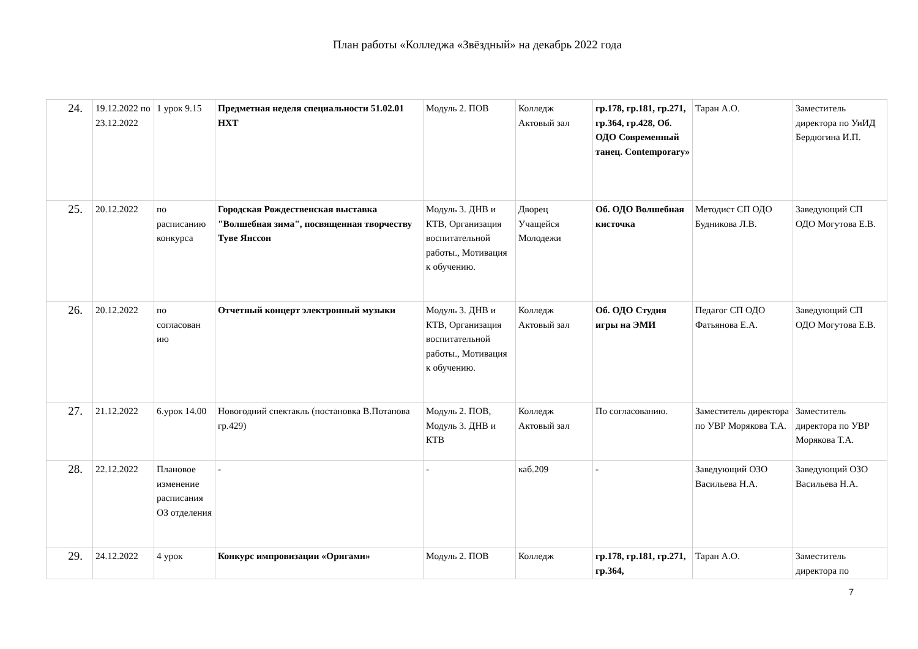План работы «Колледжа «Звёздный» на декабрь 2022 года
| 24. | 19.12.2022 по 23.12.2022 | 1 урок 9.15 | Предметная неделя специальности 51.02.01 НХТ | Модуль 2. ПОВ | Колледж Актовый зал | гр.178, гр.181, гр.271, гр.364, гр.428, Об. ОДО Современный танец. Contemporary» | Таран А.О. | Заместитель директора по УиИД Бердюгина И.П. |
| 25. | 20.12.2022 | по расписанию конкурса | Городская Рождественская выставка "Волшебная зима", посвященная творчеству Туве Янссон | Модуль 3. ДНВ и КТВ, Организация воспитательной работы., Мотивация к обучению. | Дворец Учащейся Молодежи | Об. ОДО Волшебная кисточка | Методист СП ОДО Будникова Л.В. | Заведующий СП ОДО Могутова Е.В. |
| 26. | 20.12.2022 | по согласован ию | Отчетный концерт электронный музыки | Модуль 3. ДНВ и КТВ, Организация воспитательной работы., Мотивация к обучению. | Колледж Актовый зал | Об. ОДО Студия игры на ЭМИ | Педагог СП ОДО Фатьянова Е.А. | Заведующий СП ОДО Могутова Е.В. |
| 27. | 21.12.2022 | 6.урок 14.00 | Новогодний спектакль (постановка В.Потапова гр.429) | Модуль 2. ПОВ, Модуль 3. ДНВ и КТВ | Колледж Актовый зал | По согласованию. | Заместитель директора по УВР Морякова Т.А. | Заместитель директора по УВР Морякова Т.А. |
| 28. | 22.12.2022 | Плановое изменение расписания ОЗ отделения | - | - | каб.209 | - | Заведующий ОЗО Васильева Н.А. | Заведующий ОЗО Васильева Н.А. |
| 29. | 24.12.2022 | 4 урок | Конкурс импровизации «Оригами» | Модуль 2. ПОВ | Колледж | гр.178, гр.181, гр.271, гр.364, | Таран А.О. | Заместитель директора по |
7